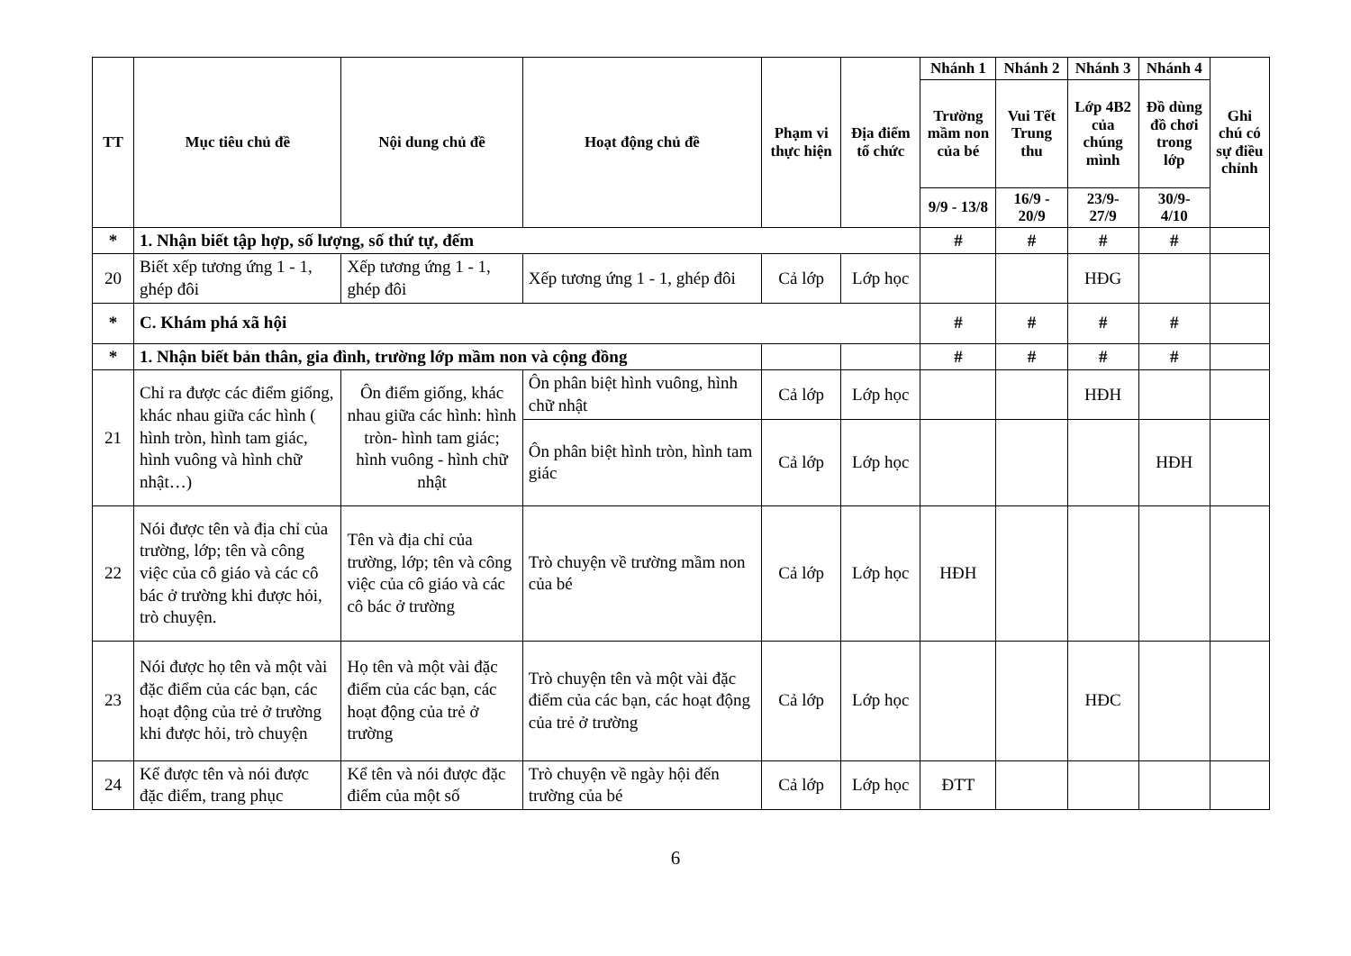| TT | Mục tiêu chủ đề | Nội dung chủ đề | Hoạt động chủ đề | Phạm vi thực hiện | Địa điểm tổ chức | Nhánh 1 | Nhánh 2 | Nhánh 3 | Nhánh 4 | Ghi chú có sự điều chỉnh |
| --- | --- | --- | --- | --- | --- | --- | --- | --- | --- | --- |
| | | | | | | Trường mầm non của bé | Vui Tết Trung thu | Lớp 4B2 của chúng mình | Đồ dùng đồ chơi trong lớp | |
| | | | | | | 9/9 - 13/8 | 16/9 - 20/9 | 23/9- 27/9 | 30/9- 4/10 | |
| * | 1. Nhận biết tập hợp, số lượng, số thứ tự, đếm | | | | | # | # | # | # | |
| 20 | Biết xếp tương ứng 1 - 1, ghép đôi | Xếp tương ứng 1 - 1, ghép đôi | Xếp tương ứng 1 - 1, ghép đôi | Cả lớp | Lớp học | | | HĐG | | |
| * | C. Khám phá xã hội | | | | | # | # | # | # | |
| * | 1. Nhận biết bản thân, gia đình, trường lớp mầm non và cộng đồng | | | | | # | # | # | # | |
| 21 | Chỉ ra được các điểm giống, khác nhau giữa các hình ( hình tròn, hình tam giác, hình vuông và hình chữ nhật…) | Ôn điểm giống, khác nhau giữa các hình: hình tròn- hình tam giác; hình vuông - hình chữ nhật | Ôn phân biệt hình vuông, hình chữ nhật | Cả lớp | Lớp học | | | HĐH | | |
| | | | Ôn phân biệt hình tròn, hình tam giác | Cả lớp | Lớp học | | | | HĐH | |
| 22 | Nói được tên và địa chỉ của trường, lớp; tên và công việc của cô giáo và các cô bác ở trường khi được hỏi, trò chuyện. | Tên và địa chỉ của trường, lớp; tên và công việc của cô giáo và các cô bác ở trường | Trò chuyện về trường mầm non của bé | Cả lớp | Lớp học | HĐH | | | | |
| 23 | Nói được họ tên và một vài đặc điểm của các bạn, các hoạt động của trẻ ở trường khi được hỏi, trò chuyện | Họ tên và một vài đặc điểm của các bạn, các hoạt động của trẻ ở trường | Trò chuyện tên và một vài đặc điểm của các bạn, các hoạt động của trẻ ở trường | Cả lớp | Lớp học | | | HĐC | | |
| 24 | Kể được tên và nói được đặc điểm, trang phục | Kể tên và nói được đặc điểm của một số | Trò chuyện về ngày hội đến trường của bé | Cả lớp | Lớp học | ĐTT | | | | |
6